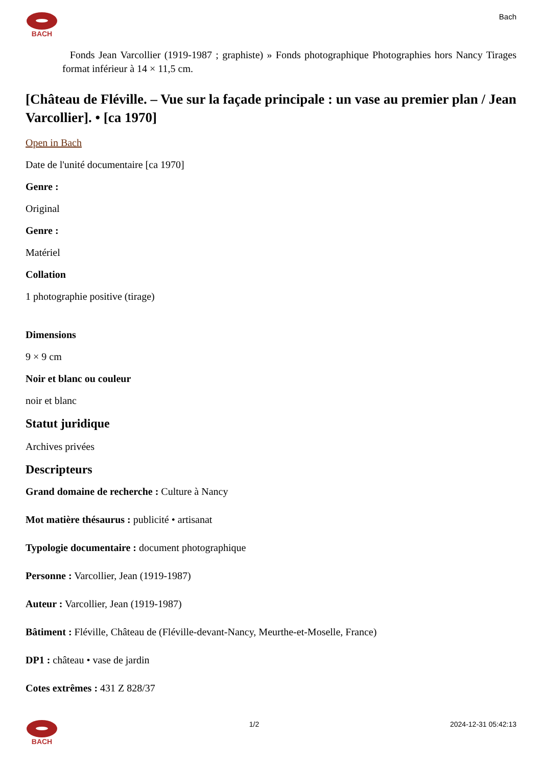BACH Bach
Fonds Jean Varcollier (1919-1987 ; graphiste) » Fonds photographique Photographies hors Nancy Tirages format inférieur à 14 × 11,5 cm.
[Château de Fléville. – Vue sur la façade principale : un vase au premier plan / Jean Varcollier]. • [ca 1970]
Open in Bach
Date de l'unité documentaire [ca 1970]
Genre :
Original
Genre :
Matériel
Collation
1 photographie positive (tirage)
Dimensions
9 × 9 cm
Noir et blanc ou couleur
noir et blanc
Statut juridique
Archives privées
Descripteurs
Grand domaine de recherche : Culture à Nancy
Mot matière thésaurus : publicité • artisanat
Typologie documentaire : document photographique
Personne : Varcollier, Jean (1919-1987)
Auteur : Varcollier, Jean (1919-1987)
Bâtiment : Fléville, Château de (Fléville-devant-Nancy, Meurthe-et-Moselle, France)
DP1 : château • vase de jardin
Cotes extrêmes : 431 Z 828/37
BACH 1/2 2024-12-31 05:42:13